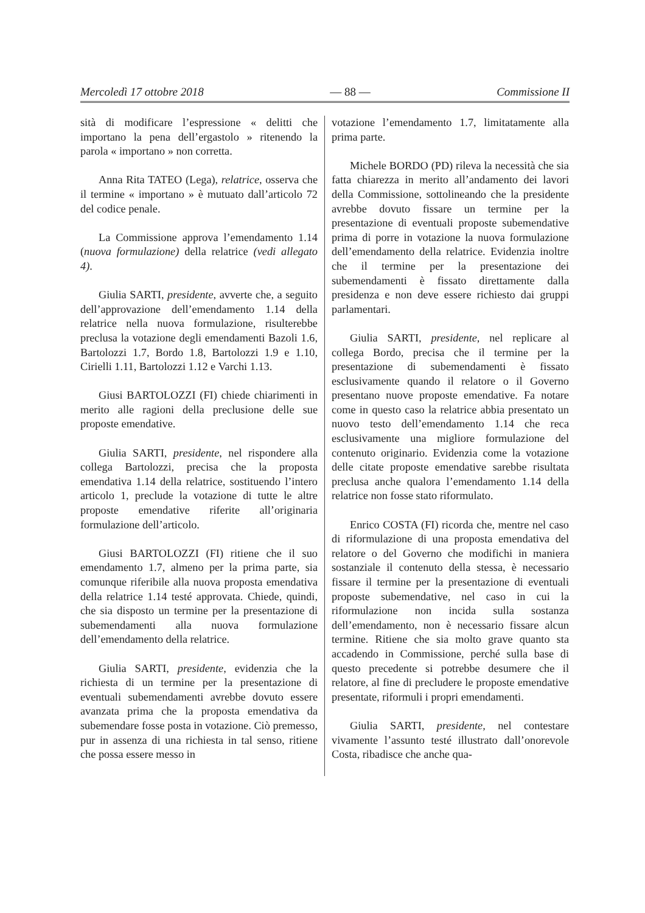Mercoledì 17 ottobre 2018 — 88 — Commissione II
sità di modificare l’espressione « delitti che importano la pena dell’ergastolo » ritenendo la parola « importano » non corretta.
Anna Rita TATEO (Lega), relatrice, osserva che il termine « importano » è mutuato dall’articolo 72 del codice penale.
La Commissione approva l’emendamento 1.14 (nuova formulazione) della relatrice (vedi allegato 4).
Giulia SARTI, presidente, avverte che, a seguito dell’approvazione dell’emendamento 1.14 della relatrice nella nuova formulazione, risulterebbe preclusa la votazione degli emendamenti Bazoli 1.6, Bartolozzi 1.7, Bordo 1.8, Bartolozzi 1.9 e 1.10, Cirielli 1.11, Bartolozzi 1.12 e Varchi 1.13.
Giusi BARTOLOZZI (FI) chiede chiarimenti in merito alle ragioni della preclusione delle sue proposte emendative.
Giulia SARTI, presidente, nel rispondere alla collega Bartolozzi, precisa che la proposta emendativa 1.14 della relatrice, sostituendo l’intero articolo 1, preclude la votazione di tutte le altre proposte emendative riferite all’originaria formulazione dell’articolo.
Giusi BARTOLOZZI (FI) ritiene che il suo emendamento 1.7, almeno per la prima parte, sia comunque riferibile alla nuova proposta emendativa della relatrice 1.14 testé approvata. Chiede, quindi, che sia disposto un termine per la presentazione di subemendamenti alla nuova formulazione dell’emendamento della relatrice.
Giulia SARTI, presidente, evidenzia che la richiesta di un termine per la presentazione di eventuali subemendamenti avrebbe dovuto essere avanzata prima che la proposta emendativa da subemendare fosse posta in votazione. Ciò premesso, pur in assenza di una richiesta in tal senso, ritiene che possa essere messo in
votazione l’emendamento 1.7, limitatamente alla prima parte.
Michele BORDO (PD) rileva la necessità che sia fatta chiarezza in merito all’andamento dei lavori della Commissione, sottolineando che la presidente avrebbe dovuto fissare un termine per la presentazione di eventuali proposte subemendative prima di porre in votazione la nuova formulazione dell’emendamento della relatrice. Evidenzia inoltre che il termine per la presentazione dei subemendamenti è fissato direttamente dalla presidenza e non deve essere richiesto dai gruppi parlamentari.
Giulia SARTI, presidente, nel replicare al collega Bordo, precisa che il termine per la presentazione di subemendamenti è fissato esclusivamente quando il relatore o il Governo presentano nuove proposte emendative. Fa notare come in questo caso la relatrice abbia presentato un nuovo testo dell’emendamento 1.14 che reca esclusivamente una migliore formulazione del contenuto originario. Evidenzia come la votazione delle citate proposte emendative sarebbe risultata preclusa anche qualora l’emendamento 1.14 della relatrice non fosse stato riformulato.
Enrico COSTA (FI) ricorda che, mentre nel caso di riformulazione di una proposta emendativa del relatore o del Governo che modifichi in maniera sostanziale il contenuto della stessa, è necessario fissare il termine per la presentazione di eventuali proposte subemendative, nel caso in cui la riformulazione non incida sulla sostanza dell’emendamento, non è necessario fissare alcun termine. Ritiene che sia molto grave quanto sta accadendo in Commissione, perché sulla base di questo precedente si potrebbe desumere che il relatore, al fine di precludere le proposte emendative presentate, riformuli i propri emendamenti.
Giulia SARTI, presidente, nel contestare vivamente l’assunto testé illustrato dall’onorevole Costa, ribadisce che anche qua-